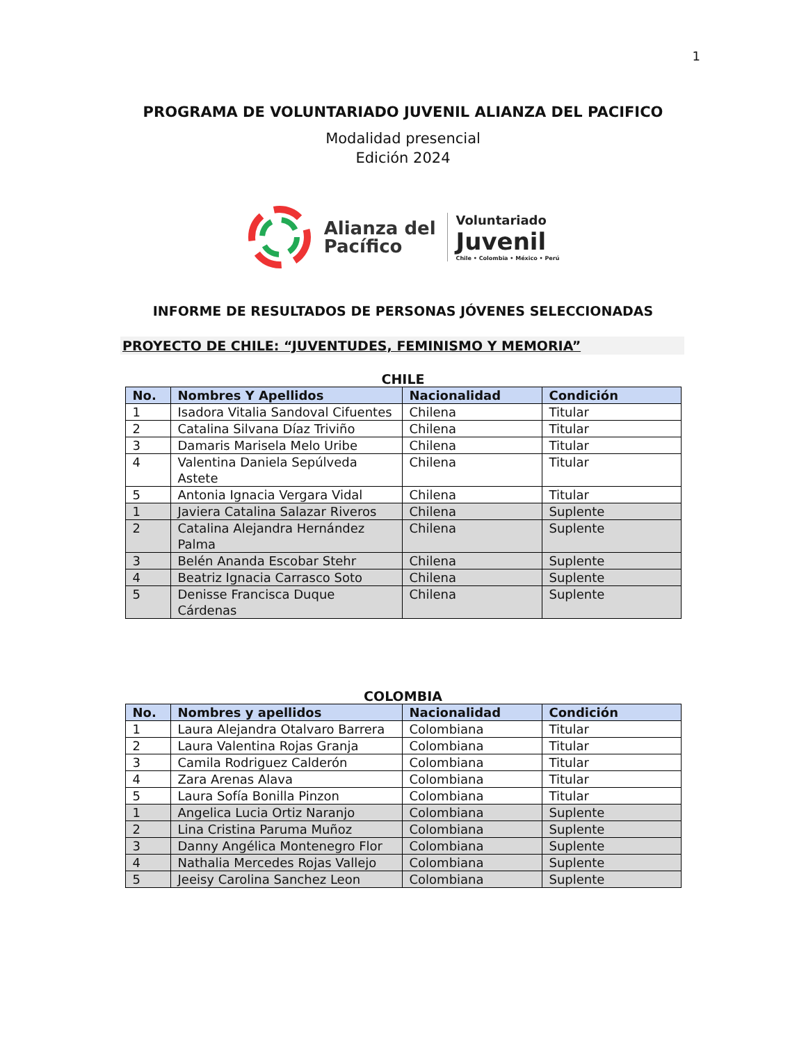1
PROGRAMA DE VOLUNTARIADO JUVENIL ALIANZA DEL PACIFICO
Modalidad presencial
Edición 2024
Alianza del
Pacífico
Voluntariado
Juvenil
Chile • Colombia • México • Perú
INFORME DE RESULTADOS DE PERSONAS JÓVENES SELECCIONADAS
PROYECTO DE CHILE: “JUVENTUDES, FEMINISMO Y MEMORIA”
CHILE
| No. | Nombres Y Apellidos | Nacionalidad | Condición |
| --- | --- | --- | --- |
| 1 | Isadora Vitalia Sandoval Cifuentes | Chilena | Titular |
| 2 | Catalina Silvana Díaz Triviño | Chilena | Titular |
| 3 | Damaris Marisela Melo Uribe | Chilena | Titular |
| 4 | Valentina Daniela Sepúlveda Astete | Chilena | Titular |
| 5 | Antonia Ignacia Vergara Vidal | Chilena | Titular |
| 1 | Javiera Catalina Salazar Riveros | Chilena | Suplente |
| 2 | Catalina Alejandra Hernández Palma | Chilena | Suplente |
| 3 | Belén Ananda Escobar Stehr | Chilena | Suplente |
| 4 | Beatriz Ignacia Carrasco Soto | Chilena | Suplente |
| 5 | Denisse Francisca Duque Cárdenas | Chilena | Suplente |
COLOMBIA
| No. | Nombres y apellidos | Nacionalidad | Condición |
| --- | --- | --- | --- |
| 1 | Laura Alejandra Otalvaro Barrera | Colombiana | Titular |
| 2 | Laura Valentina Rojas Granja | Colombiana | Titular |
| 3 | Camila Rodriguez Calderón | Colombiana | Titular |
| 4 | Zara Arenas Alava | Colombiana | Titular |
| 5 | Laura Sofía Bonilla Pinzon | Colombiana | Titular |
| 1 | Angelica Lucia Ortiz Naranjo | Colombiana | Suplente |
| 2 | Lina Cristina Paruma Muñoz | Colombiana | Suplente |
| 3 | Danny Angélica Montenegro Flor | Colombiana | Suplente |
| 4 | Nathalia Mercedes Rojas Vallejo | Colombiana | Suplente |
| 5 | Jeeisy Carolina Sanchez Leon | Colombiana | Suplente |